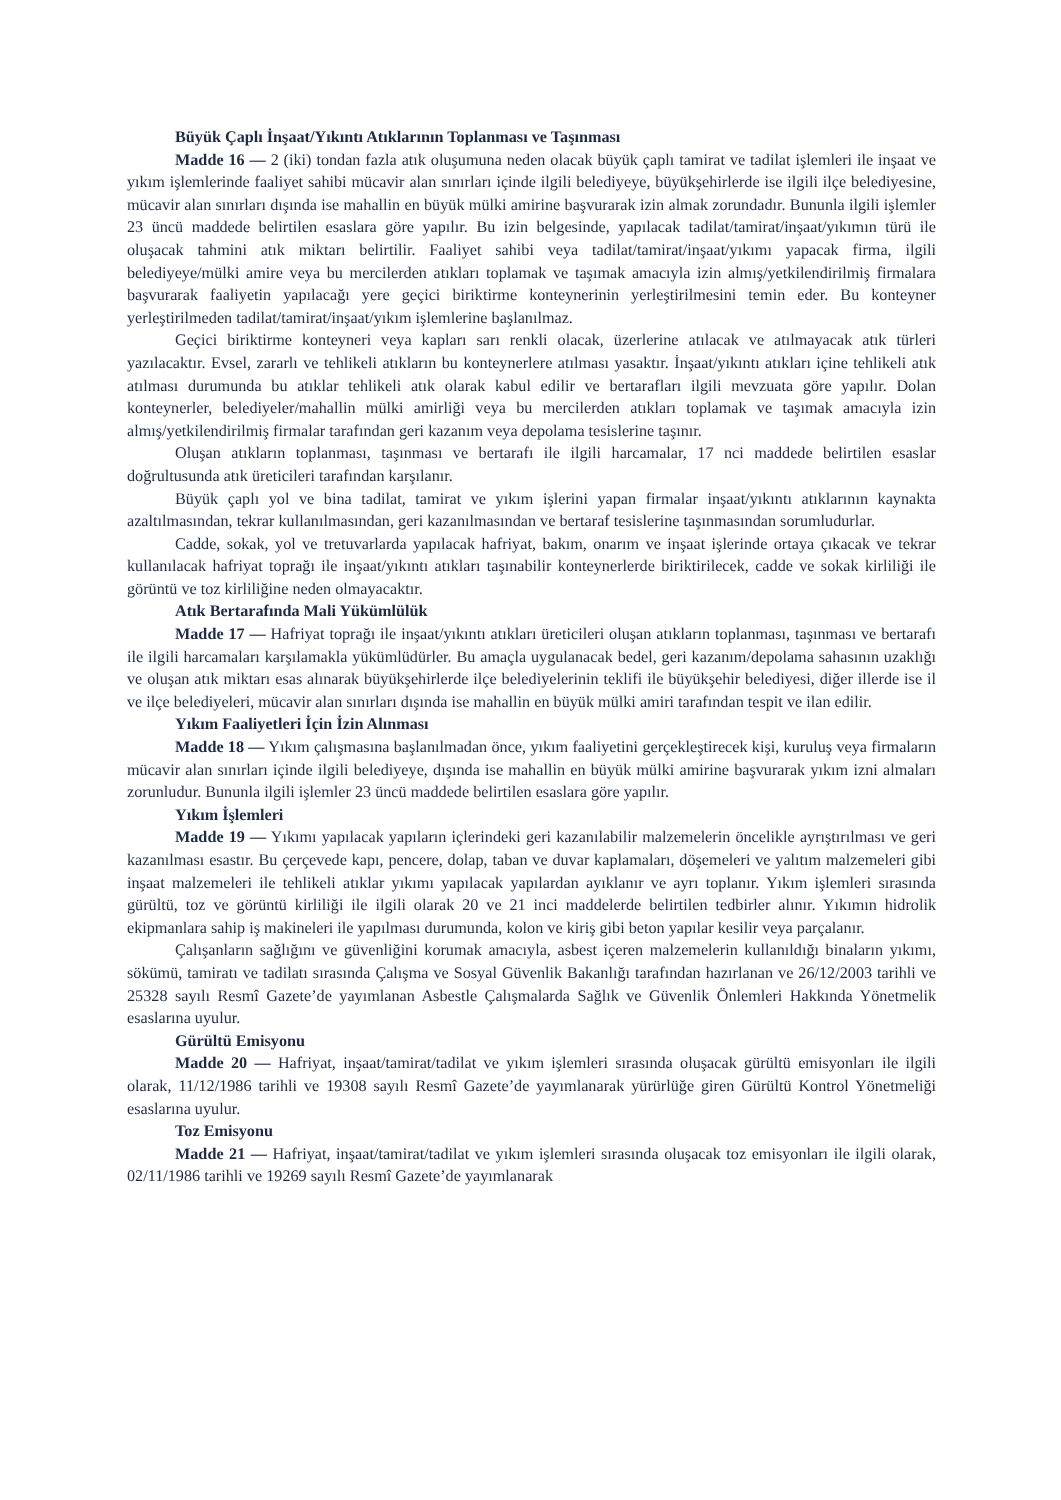Büyük Çaplı İnşaat/Yıkıntı Atıklarının Toplanması ve Taşınması
Madde 16 — 2 (iki) tondan fazla atık oluşumuna neden olacak büyük çaplı tamirat ve tadilat işlemleri ile inşaat ve yıkım işlemlerinde faaliyet sahibi mücavir alan sınırları içinde ilgili belediyeye, büyükşehirlerde ise ilgili ilçe belediyesine, mücavir alan sınırları dışında ise mahallin en büyük mülki amirine başvurarak izin almak zorundadır. Bununla ilgili işlemler 23 üncü maddede belirtilen esaslara göre yapılır. Bu izin belgesinde, yapılacak tadilat/tamirat/inşaat/yıkımın türü ile oluşacak tahmini atık miktarı belirtilir. Faaliyet sahibi veya tadilat/tamirat/inşaat/yıkımı yapacak firma, ilgili belediyeye/mülki amire veya bu mercilerden atıkları toplamak ve taşımak amacıyla izin almış/yetkilendirilmiş firmalara başvurarak faaliyetin yapılacağı yere geçici biriktirme konteynerinin yerleştirilmesini temin eder. Bu konteyner yerleştirilmeden tadilat/tamirat/inşaat/yıkım işlemlerine başlanılmaz.
Geçici biriktirme konteyneri veya kapları sarı renkli olacak, üzerlerine atılacak ve atılmayacak atık türleri yazılacaktır. Evsel, zararlı ve tehlikeli atıkların bu konteynerlere atılması yasaktır. İnşaat/yıkıntı atıkları içine tehlikeli atık atılması durumunda bu atıklar tehlikeli atık olarak kabul edilir ve bertarafları ilgili mevzuata göre yapılır. Dolan konteynerler, belediyeler/mahallin mülki amirliği veya bu mercilerden atıkları toplamak ve taşımak amacıyla izin almış/yetkilendirilmiş firmalar tarafından geri kazanım veya depolama tesislerine taşınır.
Oluşan atıkların toplanması, taşınması ve bertarafı ile ilgili harcamalar, 17 nci maddede belirtilen esaslar doğrultusunda atık üreticileri tarafından karşılanır.
Büyük çaplı yol ve bina tadilat, tamirat ve yıkım işlerini yapan firmalar inşaat/yıkıntı atıklarının kaynakta azaltılmasından, tekrar kullanılmasından, geri kazanılmasından ve bertaraf tesislerine taşınmasından sorumludurlar.
Cadde, sokak, yol ve tretuvarlarda yapılacak hafriyat, bakım, onarım ve inşaat işlerinde ortaya çıkacak ve tekrar kullanılacak hafriyat toprağı ile inşaat/yıkıntı atıkları taşınabilir konteynerlerde biriktirilecek, cadde ve sokak kirliliği ile görüntü ve toz kirliliğine neden olmayacaktır.
Atık Bertarafında Mali Yükümlülük
Madde 17 — Hafriyat toprağı ile inşaat/yıkıntı atıkları üreticileri oluşan atıkların toplanması, taşınması ve bertarafı ile ilgili harcamaları karşılamakla yükümlüdürler. Bu amaçla uygulanacak bedel, geri kazanım/depolama sahasının uzaklığı ve oluşan atık miktarı esas alınarak büyükşehirlerde ilçe belediyelerinin teklifi ile büyükşehir belediyesi, diğer illerde ise il ve ilçe belediyeleri, mücavir alan sınırları dışında ise mahallin en büyük mülki amiri tarafından tespit ve ilan edilir.
Yıkım Faaliyetleri İçin İzin Alınması
Madde 18 — Yıkım çalışmasına başlanılmadan önce, yıkım faaliyetini gerçekleştirecek kişi, kuruluş veya firmaların mücavir alan sınırları içinde ilgili belediyeye, dışında ise mahallin en büyük mülki amirine başvurarak yıkım izni almaları zorunludur. Bununla ilgili işlemler 23 üncü maddede belirtilen esaslara göre yapılır.
Yıkım İşlemleri
Madde 19 — Yıkımı yapılacak yapıların içlerindeki geri kazanılabilir malzemelerin öncelikle ayrıştırılması ve geri kazanılması esastır. Bu çerçevede kapı, pencere, dolap, taban ve duvar kaplamaları, döşemeleri ve yalıtım malzemeleri gibi inşaat malzemeleri ile tehlikeli atıklar yıkımı yapılacak yapılardan ayıklanır ve ayrı toplanır. Yıkım işlemleri sırasında gürültü, toz ve görüntü kirliliği ile ilgili olarak 20 ve 21 inci maddelerde belirtilen tedbirler alınır. Yıkımın hidrolik ekipmanlara sahip iş makineleri ile yapılması durumunda, kolon ve kiriş gibi beton yapılar kesilir veya parçalanır.
Çalışanların sağlığını ve güvenliğini korumak amacıyla, asbest içeren malzemelerin kullanıldığı binaların yıkımı, sökümü, tamiratı ve tadilatı sırasında Çalışma ve Sosyal Güvenlik Bakanlığı tarafından hazırlanan ve 26/12/2003 tarihli ve 25328 sayılı Resmî Gazete’de yayımlanan Asbestle Çalışmalarda Sağlık ve Güvenlik Önlemleri Hakkında Yönetmelik esaslarına uyulur.
Gürültü Emisyonu
Madde 20 — Hafriyat, inşaat/tamirat/tadilat ve yıkım işlemleri sırasında oluşacak gürültü emisyonları ile ilgili olarak, 11/12/1986 tarihli ve 19308 sayılı Resmî Gazete’de yayımlanarak yürürlüğe giren Gürültü Kontrol Yönetmeliği esaslarına uyulur.
Toz Emisyonu
Madde 21 — Hafriyat, inşaat/tamirat/tadilat ve yıkım işlemleri sırasında oluşacak toz emisyonları ile ilgili olarak, 02/11/1986 tarihli ve 19269 sayılı Resmî Gazete’de yayımlanarak